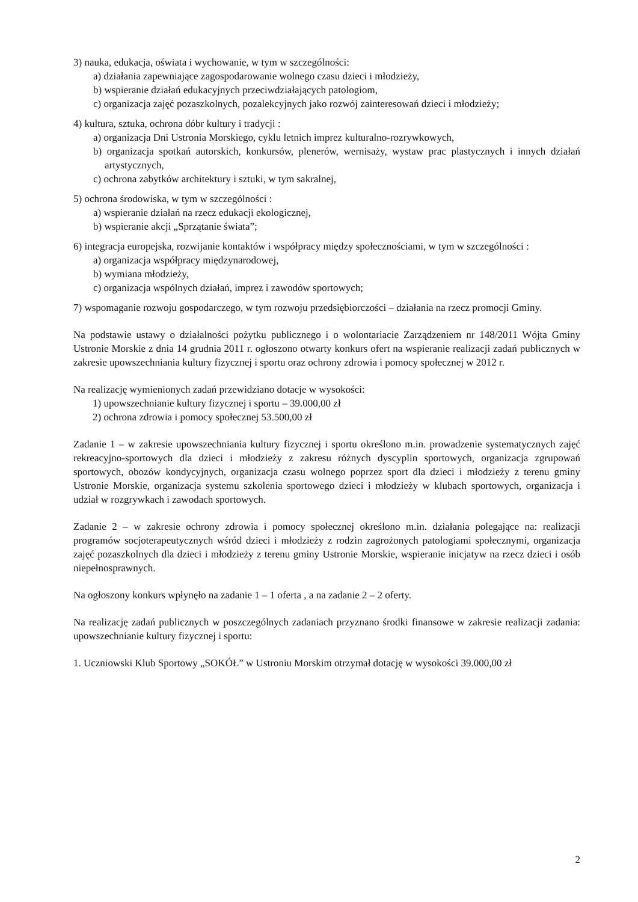3) nauka, edukacja, oświata i wychowanie, w tym w szczególności:
a) działania zapewniające zagospodarowanie wolnego czasu dzieci i młodzieży,
b) wspieranie działań edukacyjnych przeciwdziałających patologiom,
c) organizacja zajęć pozaszkolnych, pozalekcyjnych jako rozwój zainteresowań dzieci i młodzieży;
4) kultura, sztuka, ochrona dóbr kultury i tradycji :
a) organizacja Dni Ustronia Morskiego, cyklu letnich imprez kulturalno-rozrywkowych,
b) organizacja spotkań autorskich, konkursów, plenerów, wernisaży, wystaw prac plastycznych i innych działań artystycznych,
c) ochrona zabytków architektury i sztuki, w tym sakralnej,
5) ochrona środowiska, w tym w szczególności :
a) wspieranie działań na rzecz edukacji ekologicznej,
b) wspieranie akcji „Sprzątanie świata”;
6) integracja europejska, rozwijanie kontaktów i współpracy między społecznościami, w tym w szczególności :
a) organizacja współpracy międzynarodowej,
b) wymiana młodzieży,
c) organizacja wspólnych działań, imprez i zawodów sportowych;
7) wspomaganie rozwoju gospodarczego, w tym rozwoju przedsiębiorczości – działania na rzecz promocji Gminy.
Na podstawie ustawy o działalności pożytku publicznego i o wolontariacie Zarządzeniem nr 148/2011 Wójta Gminy Ustronie Morskie z dnia 14 grudnia 2011 r. ogłoszono otwarty konkurs ofert na wspieranie realizacji zadań publicznych w zakresie upowszechniania kultury fizycznej i sportu oraz ochrony zdrowia i pomocy społecznej w 2012 r.
Na realizację wymienionych zadań przewidziano dotacje w wysokości:
1) upowszechnianie kultury fizycznej i sportu – 39.000,00 zł
2) ochrona zdrowia i pomocy społecznej 53.500,00 zł
Zadanie 1 – w zakresie upowszechniania kultury fizycznej i sportu określono m.in. prowadzenie systematycznych zajęć rekreacyjno-sportowych dla dzieci i młodzieży z zakresu różnych dyscyplin sportowych, organizacja zgrupowań sportowych, obozów kondycyjnych, organizacja czasu wolnego poprzez sport dla dzieci i młodzieży z terenu gminy Ustronie Morskie, organizacja systemu szkolenia sportowego dzieci i młodzieży w klubach sportowych, organizacja i udział w rozgrywkach i zawodach sportowych.
Zadanie 2 – w zakresie ochrony zdrowia i pomocy społecznej określono m.in. działania polegające na: realizacji programów socjoterapeutycznych wśród dzieci i młodzieży z rodzin zagrożonych patologiami społecznymi, organizacja zajęć pozaszkolnych dla dzieci i młodzieży z terenu gminy Ustronie Morskie, wspieranie inicjatyw na rzecz dzieci i osób niepełnosprawnych.
Na ogłoszony konkurs wpłynęło na zadanie 1 – 1 oferta , a na zadanie 2 – 2 oferty.
Na realizację zadań publicznych w poszczególnych zadaniach przyznano środki finansowe w zakresie realizacji zadania: upowszechnianie kultury fizycznej i sportu:
1. Uczniowski Klub Sportowy „SOKÓŁ” w Ustroniu Morskim otrzymał dotację w wysokości 39.000,00 zł
2